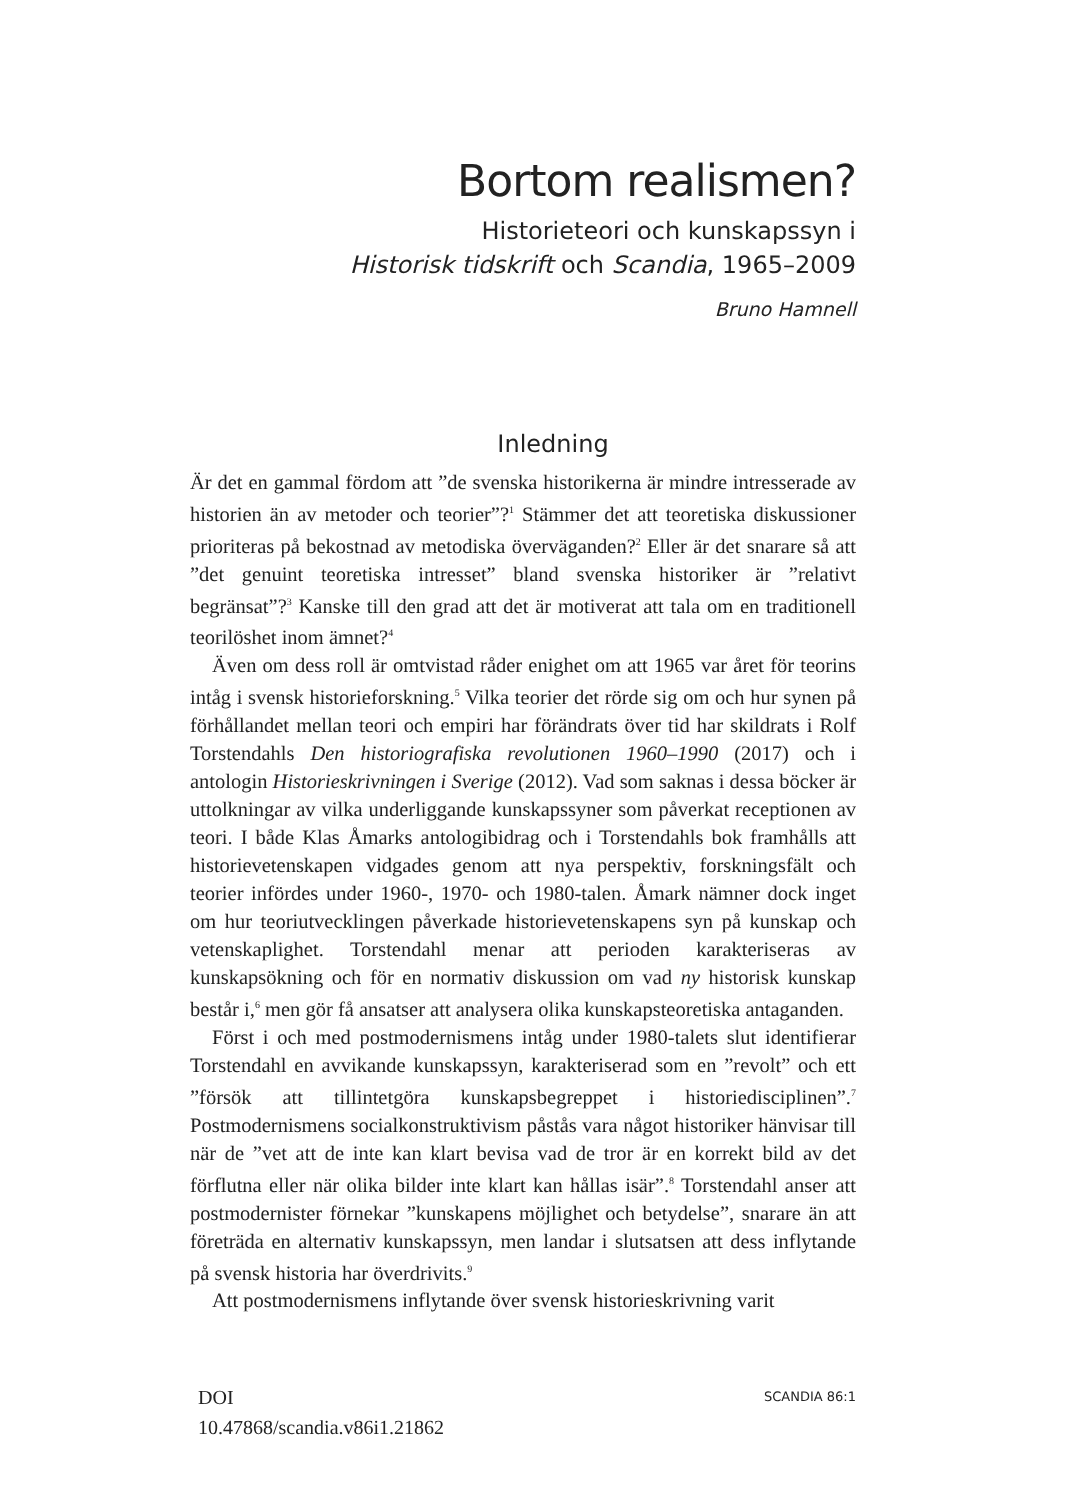Bortom realismen?
Historieteori och kunskapssyn i
Historisk tidskrift och Scandia, 1965–2009
Bruno Hamnell
Inledning
Är det en gammal fördom att ”de svenska historikerna är mindre intresserade av historien än av metoder och teorier”?<sup>1</sup> Stämmer det att teoretiska diskussioner prioriteras på bekostnad av metodiska överväganden?<sup>2</sup> Eller är det snarare så att ”det genuint teoretiska intresset” bland svenska historiker är ”relativt begränsat”?<sup>3</sup> Kanske till den grad att det är motiverat att tala om en traditionell teorilöshet inom ämnet?<sup>4</sup>
Även om dess roll är omtvistad råder enighet om att 1965 var året för teorins intåg i svensk historieforskning.<sup>5</sup> Vilka teorier det rörde sig om och hur synen på förhållandet mellan teori och empiri har förändrats över tid har skildrats i Rolf Torstendahls Den historiografiska revolutionen 1960–1990 (2017) och i antologin Historieskrivningen i Sverige (2012). Vad som saknas i dessa böcker är uttolkningar av vilka underliggande kunskapssyner som påverkat receptionen av teori. I både Klas Åmarks antologibidrag och i Torstendahls bok framhålls att historievetenskapen vidgades genom att nya perspektiv, forskningsfält och teorier infördes under 1960-, 1970- och 1980-talen. Åmark nämner dock inget om hur teoriutvecklingen påverkade historievetenskapens syn på kunskap och vetenskaplighet. Torstendahl menar att perioden karakteriseras av kunskapsökning och för en normativ diskussion om vad ny historisk kunskap består i,<sup>6</sup> men gör få ansatser att analysera olika kunskapsteoretiska antaganden.
Först i och med postmodernismens intåg under 1980-talets slut identifierar Torstendahl en avvikande kunskapssyn, karakteriserad som en ”revolt” och ett ”försök att tillintetgöra kunskapsbegreppet i historiedisciplinen”.<sup>7</sup> Postmodernismens socialkonstruktivism påstås vara något historiker hänvisar till när de ”vet att de inte kan klart bevisa vad de tror är en korrekt bild av det förflutna eller när olika bilder inte klart kan hållas isär”.<sup>8</sup> Torstendahl anser att postmodernister förnekar ”kunskapens möjlighet och betydelse”, snarare än att företräda en alternativ kunskapssyn, men landar i slutsatsen att dess inflytande på svensk historia har överdrivits.<sup>9</sup>
Att postmodernismens inflytande över svensk historieskrivning varit
DOI
10.47868/scandia.v86i1.21862
SCANDIA 86:1